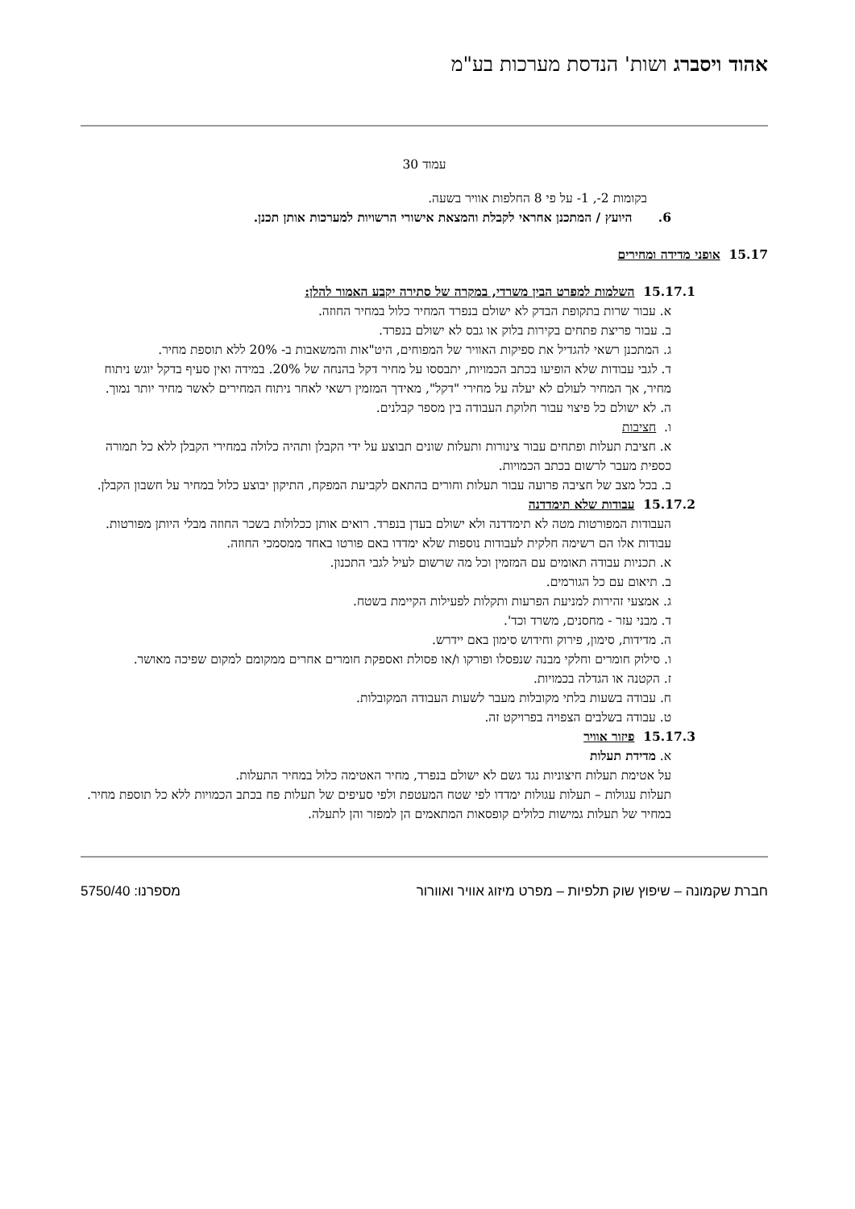אהוד ויסברג ושות' הנדסת מערכות בע"מ
עמוד 30
בקומות 2-, 1- על פי 8 החלפות אוויר בשעה.
6. היועץ / המתכנן אחראי לקבלת והמצאת אישורי הרשויות למערכות אותן תכנן.
15.17 אופני מדידה ומחירים
15.17.1 השלמות למפרט הבין משרדי, במקרה של סתירה יקבע האמור להלן:
א. עבור שרות בתקופת הבדק לא ישולם בנפרד המחיר כלול במחיר החוזה.
ב. עבור פריצת פתחים בקירות בלוק או גבס לא ישולם בנפרד.
ג. המתכנן רשאי להגדיל את ספיקות האוויר של המפוחים, היט"אות והמשאבות ב- 20% ללא תוספת מחיר.
ד. לגבי עבודות שלא הופיעו בכתב הכמויות, יתבססו על מחיר דקל בהנחה של 20%. במידה ואין סעיף בדקל יוגש ניתוח מחיר, אך המחיר לעולם לא יעלה על מחירי "דקל", מאידך המזמין רשאי לאחר ניתוח המחירים לאשר מחיר יותר נמוך.
ה. לא ישולם כל פיצוי עבור חלוקת העבודה בין מספר קבלנים.
ו. חציבות
א. חציבת תעלות ופתחים עבור צינורות ותעלות שונים תבוצע על ידי הקבלן ותהיה כלולה במחירי הקבלן ללא כל תמורה כספית מעבר לרשום בכתב הכמויות.
ב. בכל מצב של חציבה פרועה עבור תעלות וחורים בהתאם לקביעת המפקח, התיקון יבוצע כלול במחיר על חשבון הקבלן.
15.17.2 עבודות שלא תימדדנה
העבודות המפורטות מטה לא תימדדנה ולא ישולם בעדן בנפרד. רואים אותן ככלולות בשכר החוזה מבלי היותן מפורטות. עבודות אלו הם רשימה חלקית לעבודות נוספות שלא ימדדו באם פורטו באחד ממסמכי החוזה.
א. תכניות עבודה תאומים עם המזמין וכל מה שרשום לעיל לגבי התכנון.
ב. תיאום עם כל הגורמים.
ג. אמצעי זהירות למניעת הפרעות ותקלות לפעילות הקיימת בשטח.
ד. מבני עזר - מחסנים, משרד וכד'.
ה. מדידות, סימון, פירוק וחידוש סימון באם יידרש.
ו. סילוק חומרים וחלקי מבנה שנפסלו ופורקו ו/או פסולת ואספקת חומרים אחרים ממקומם למקום שפיכה מאושר.
ז. הקטנה או הגדלה בכמויות.
ח. עבודה בשעות בלתי מקובלות מעבר לשעות העבודה המקובלות.
ט. עבודה בשלבים הצפויה בפרויקט זה.
15.17.3 פיזור אוויר
א. מדידת תעלות
על אטימת תעלות חיצוניות נגד גשם לא ישולם בנפרד, מחיר האטימה כלול במחיר התעלות.
תעלות עגולות – תעלות עגולות ימדדו לפי שטח המעטפת ולפי סעיפים של תעלות פח בכתב הכמויות ללא כל תוספת מחיר.
במחיר של תעלות גמישות כלולים קופסאות המתאמים הן למפזר והן לתעלה.
חברת שקמונה – שיפוץ שוק תלפיות – מפרט מיזוג אוויר ואוורור מספרנו: 5750/40